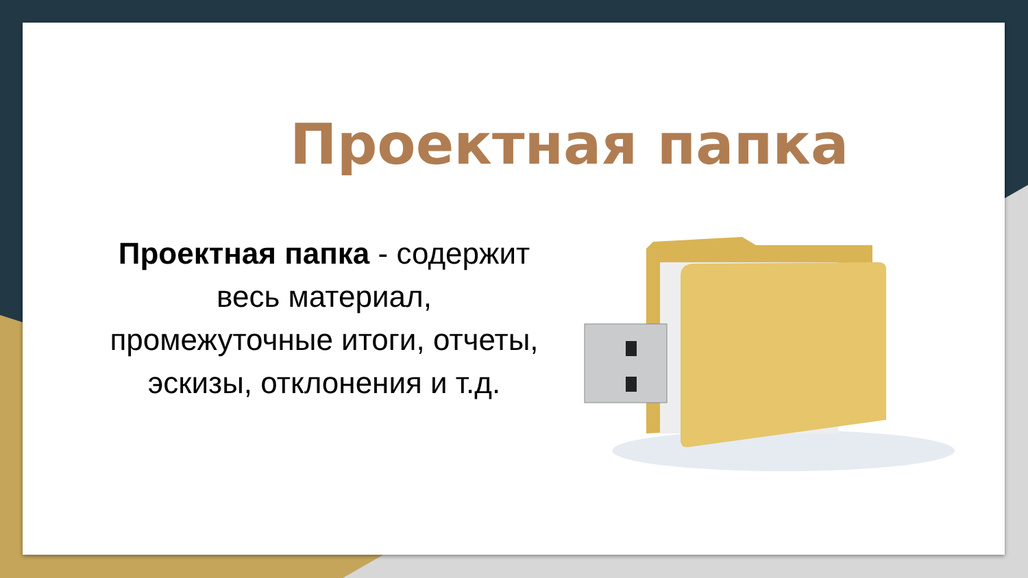Проектная папка
Проектная папка - содержит весь материал, промежуточные итоги, отчеты, эскизы, отклонения и т.д.